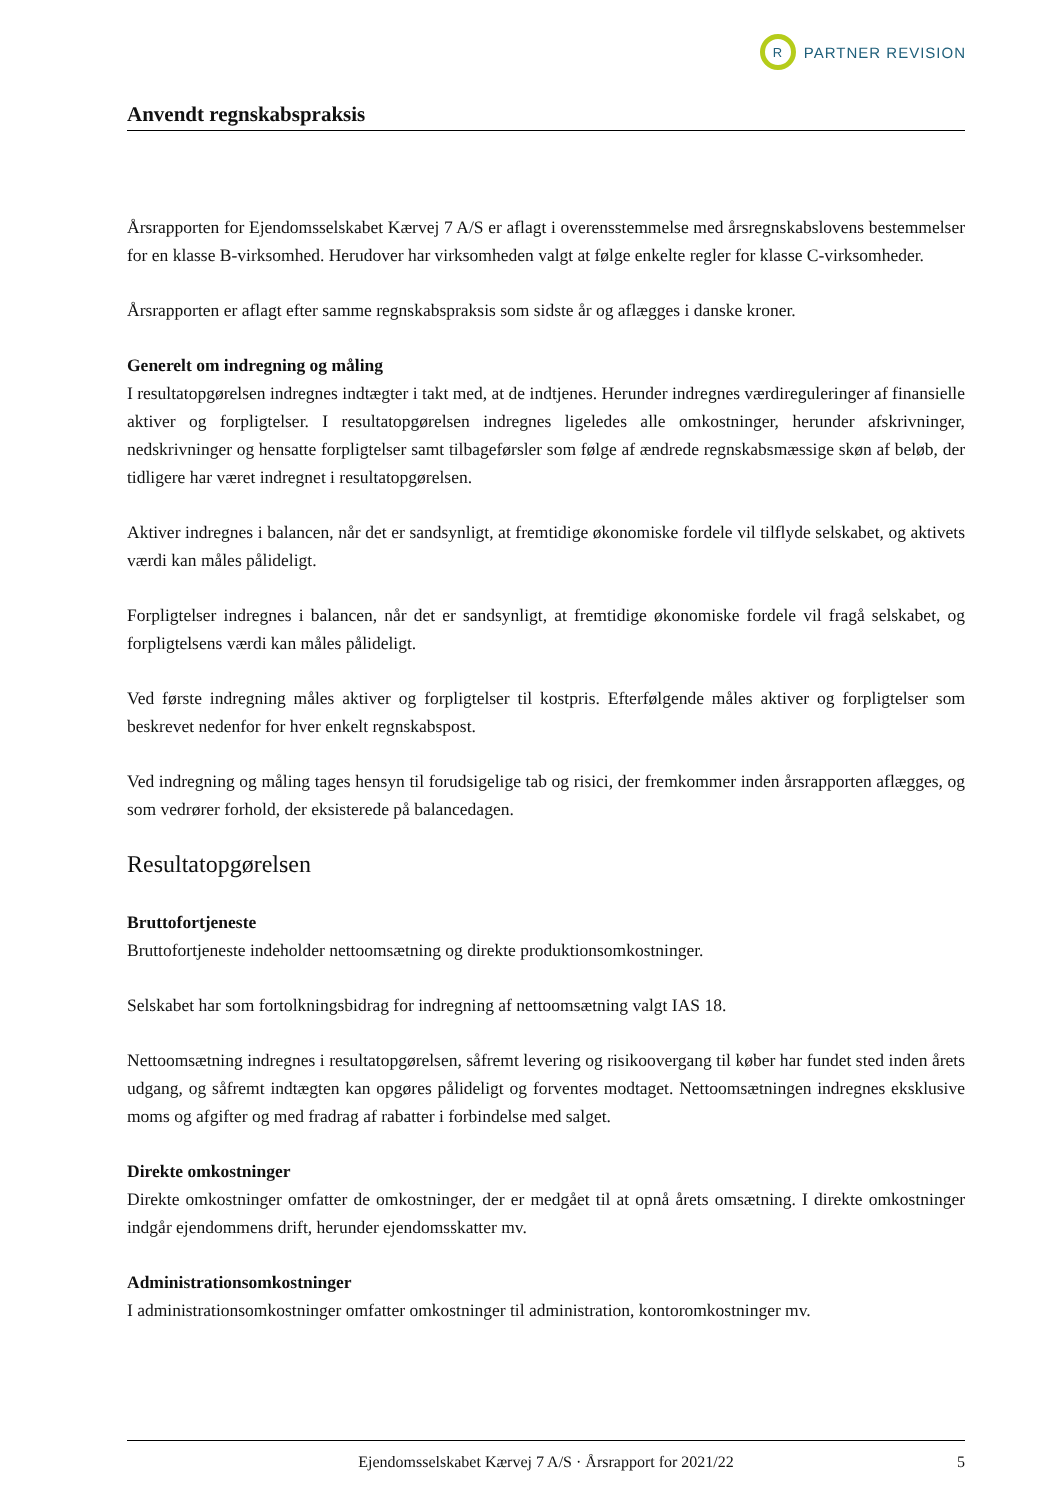R
PARTNER REVISION
Anvendt regnskabspraksis
Årsrapporten for Ejendomsselskabet Kærvej 7 A/S er aflagt i overensstemmelse med årsregnskabslovens bestemmelser for en klasse B-virksomhed. Herudover har virksomheden valgt at følge enkelte regler for klasse C-virksomheder.
Årsrapporten er aflagt efter samme regnskabspraksis som sidste år og aflægges i danske kroner.
Generelt om indregning og måling
I resultatopgørelsen indregnes indtægter i takt med, at de indtjenes. Herunder indregnes værdireguleringer af finansielle aktiver og forpligtelser. I resultatopgørelsen indregnes ligeledes alle omkostninger, herunder afskrivninger, nedskrivninger og hensatte forpligtelser samt tilbageførsler som følge af ændrede regnskabsmæssige skøn af beløb, der tidligere har været indregnet i resultatopgørelsen.
Aktiver indregnes i balancen, når det er sandsynligt, at fremtidige økonomiske fordele vil tilflyde selskabet, og aktivets værdi kan måles pålideligt.
Forpligtelser indregnes i balancen, når det er sandsynligt, at fremtidige økonomiske fordele vil fragå selskabet, og forpligtelsens værdi kan måles pålideligt.
Ved første indregning måles aktiver og forpligtelser til kostpris. Efterfølgende måles aktiver og forpligtelser som beskrevet nedenfor for hver enkelt regnskabspost.
Ved indregning og måling tages hensyn til forudsigelige tab og risici, der fremkommer inden årsrapporten aflægges, og som vedrører forhold, der eksisterede på balancedagen.
Resultatopgørelsen
Bruttofortjeneste
Bruttofortjeneste indeholder nettoomsætning og direkte produktionsomkostninger.
Selskabet har som fortolkningsbidrag for indregning af nettoomsætning valgt IAS 18.
Nettoomsætning indregnes i resultatopgørelsen, såfremt levering og risikoovergang til køber har fundet sted inden årets udgang, og såfremt indtægten kan opgøres pålideligt og forventes modtaget. Nettoomsætningen indregnes eksklusive moms og afgifter og med fradrag af rabatter i forbindelse med salget.
Direkte omkostninger
Direkte omkostninger omfatter de omkostninger, der er medgået til at opnå årets omsætning. I direkte omkostninger indgår ejendommens drift, herunder ejendomsskatter mv.
Administrationsomkostninger
I administrationsomkostninger omfatter omkostninger til administration, kontoromkostninger mv.
Ejendomsselskabet Kærvej 7 A/S · Årsrapport for 2021/22 5